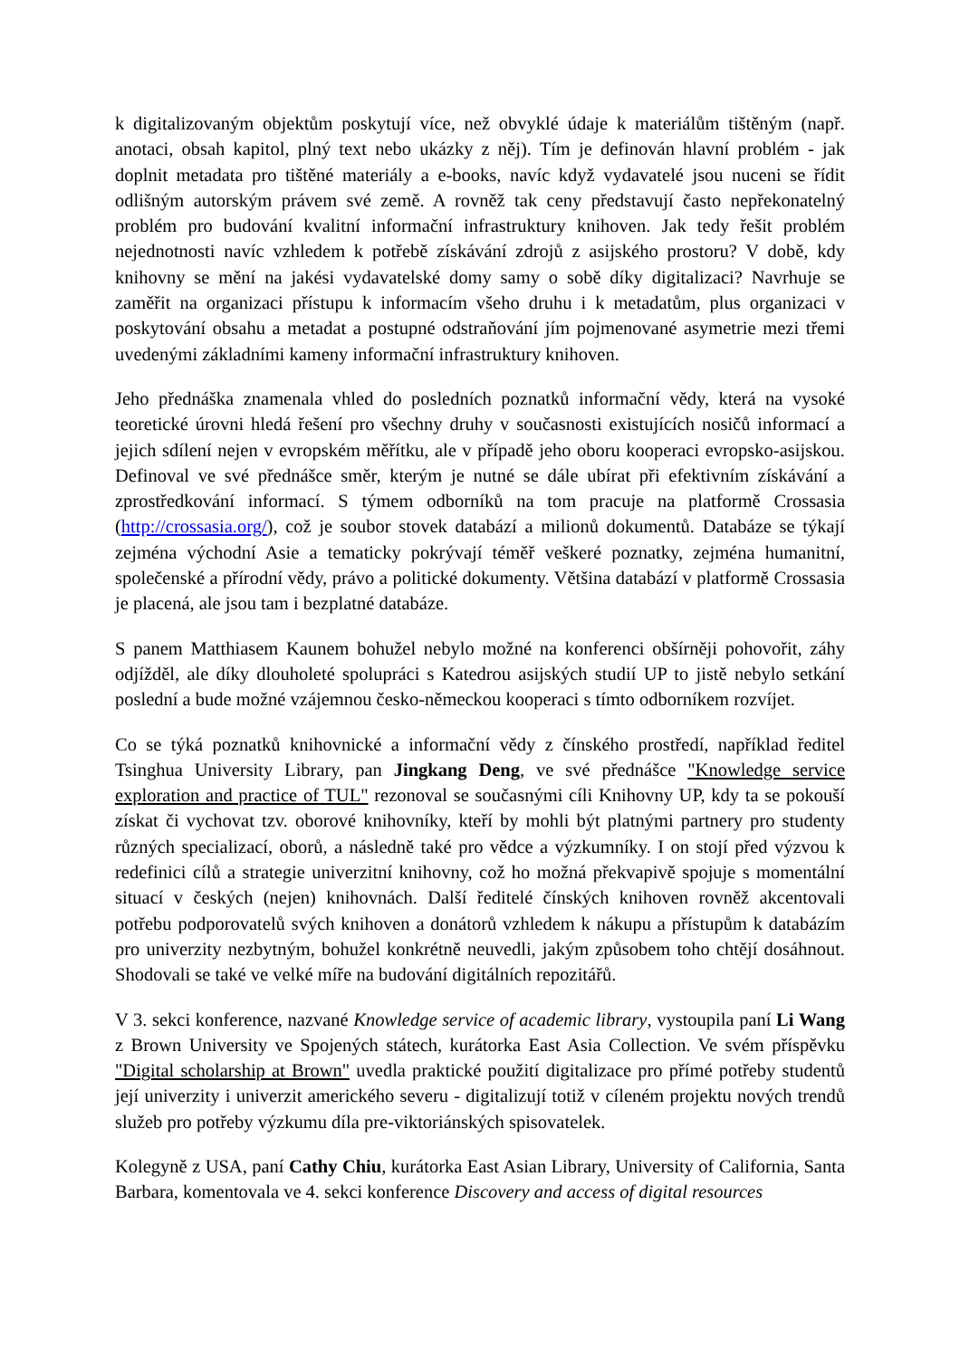k digitalizovaným objektům poskytují více, než obvyklé údaje k materiálům tištěným (např. anotaci, obsah kapitol, plný text nebo ukázky z něj). Tím je definován hlavní problém - jak doplnit metadata pro tištěné materiály a e-books, navíc když vydavatelé jsou nuceni se řídit odlišným autorským právem své země. A rovněž tak ceny představují často nepřekonatelný problém pro budování kvalitní informační infrastruktury knihoven. Jak tedy řešit problém nejednotnosti navíc vzhledem k potřebě získávání zdrojů z asijského prostoru? V době, kdy knihovny se mění na jakési vydavatelské domy samy o sobě díky digitalizaci? Navrhuje se zaměřit na organizaci přístupu k informacím všeho druhu i k metadatům, plus organizaci v poskytování obsahu a metadat a postupné odstraňování jím pojmenované asymetrie mezi třemi uvedenými základními kameny informační infrastruktury knihoven.
Jeho přednáška znamenala vhled do posledních poznatků informační vědy, která na vysoké teoretické úrovni hledá řešení pro všechny druhy v současnosti existujících nosičů informací a jejich sdílení nejen v evropském měřítku, ale v případě jeho oboru kooperaci evropsko-asijskou. Definoval ve své přednášce směr, kterým je nutné se dále ubírat při efektivním získávání a zprostředkování informací. S týmem odborníků na tom pracuje na platformě Crossasia (http://crossasia.org/), což je soubor stovek databází a milionů dokumentů. Databáze se týkají zejména východní Asie a tematicky pokrývají téměř veškeré poznatky, zejména humanitní, společenské a přírodní vědy, právo a politické dokumenty. Většina databází v platformě Crossasia je placená, ale jsou tam i bezplatné databáze.
S panem Matthiasem Kaunem bohužel nebylo možné na konferenci obšírněji pohovořit, záhy odjížděl, ale díky dlouholeté spolupráci s Katedrou asijských studií UP to jistě nebylo setkání poslední a bude možné vzájemnou česko-německou kooperaci s tímto odborníkem rozvíjet.
Co se týká poznatků knihovnické a informační vědy z čínského prostředí, například ředitel Tsinghua University Library, pan Jingkang Deng, ve své přednášce "Knowledge service exploration and practice of TUL" rezonoval se současnými cíli Knihovny UP, kdy ta se pokouší získat či vychovat tzv. oborové knihovníky, kteří by mohli být platnými partnery pro studenty různých specializací, oborů, a následně také pro vědce a výzkumníky. I on stojí před výzvou k redefinici cílů a strategie univerzitní knihovny, což ho možná překvapivě spojuje s momentální situací v českých (nejen) knihovnách. Další ředitelé čínských knihoven rovněž akcentovali potřebu podporovatelů svých knihoven a donátorů vzhledem k nákupu a přístupům k databázím pro univerzity nezbytným, bohužel konkrétně neuvedli, jakým způsobem toho chtějí dosáhnout. Shodovali se také ve velké míře na budování digitálních repozitářů.
V 3. sekci konference, nazvané Knowledge service of academic library, vystoupila paní Li Wang z Brown University ve Spojených státech, kurátorka East Asia Collection. Ve svém příspěvku "Digital scholarship at Brown" uvedla praktické použití digitalizace pro přímé potřeby studentů její univerzity i univerzit amerického severu - digitalizují totiž v cíleném projektu nových trendů služeb pro potřeby výzkumu díla pre-viktoriánských spisovatelek.
Kolegyně z USA, paní Cathy Chiu, kurátorka East Asian Library, University of California, Santa Barbara, komentovala ve 4. sekci konference Discovery and access of digital resources